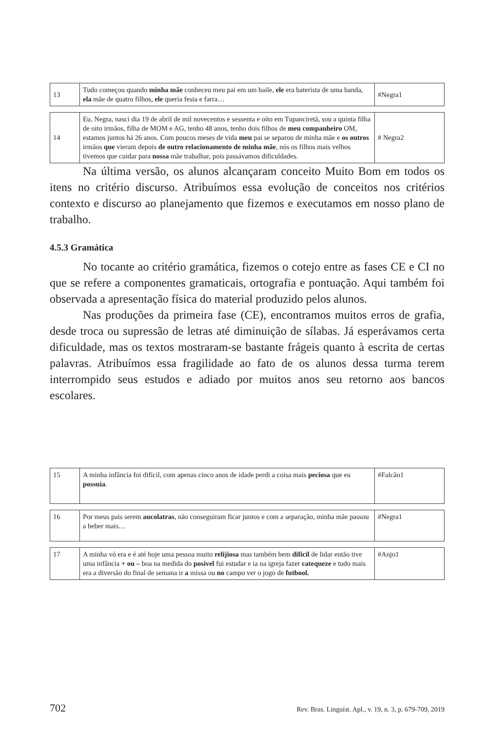| 13 | Tudo começou quando minha mãe conheceu meu pai em um baile, ele era baterista de uma banda, ela mãe de quatro filhos, ele queria festa e farra… | #Negra1 |
| 14 | Eu, Negra, nasci dia 19 de abril de mil novecentos e sessenta e oito em Tupanciretã, sou a quinta filha de oito irmãos, filha de MOM e AG, tenho 48 anos, tenho dois filhos de meu companheiro OM, estamos juntos há 26 anos. Com poucos meses de vida meu pai se separou de minha mãe e os outros irmãos que vieram depois de outro relacionamento de minha mãe , nós os filhos mais velhos tivemos que cuidar para nossa mãe trabalhar, pois passávamos dificuldades. | # Negra2 |
Na última versão, os alunos alcançaram conceito Muito Bom em todos os itens no critério discurso. Atribuímos essa evolução de conceitos nos critérios contexto e discurso ao planejamento que fizemos e executamos em nosso plano de trabalho.
4.5.3 Gramática
No tocante ao critério gramática, fizemos o cotejo entre as fases CE e CI no que se refere a componentes gramaticais, ortografia e pontuação. Aqui também foi observada a apresentação física do material produzido pelos alunos.
Nas produções da primeira fase (CE), encontramos muitos erros de grafia, desde troca ou supressão de letras até diminuição de sílabas. Já esperávamos certa dificuldade, mas os textos mostraram-se bastante frágeis quanto à escrita de certas palavras. Atribuímos essa fragilidade ao fato de os alunos dessa turma terem interrompido seus estudos e adiado por muitos anos seu retorno aos bancos escolares.
| 15 | A minha infância foi difícil, com apenas cinco anos de idade perdi a coisa mais peciosa que eu possuia . | #Falcão1 |
| 16 | Por meus pais serem aucolatras , não conseguiram ficar juntos e com a separação, minha mãe passou a beber mais… | #Negra1 |
| 17 | A minha vó era e é até hoje uma pessoa muito relijiosa mas também bem dificil de lidar então tive uma infância + ou – boa na medida do posivel fui estudar e ia na igreja fazer catequeze e tudo mais era a diversão do final de semana ir a missa ou no campo ver o jogo de futbool. | #Anjo1 |
702 Rev. Bras. Linguíst. Apl., v. 19, n. 3, p. 679-709, 2019